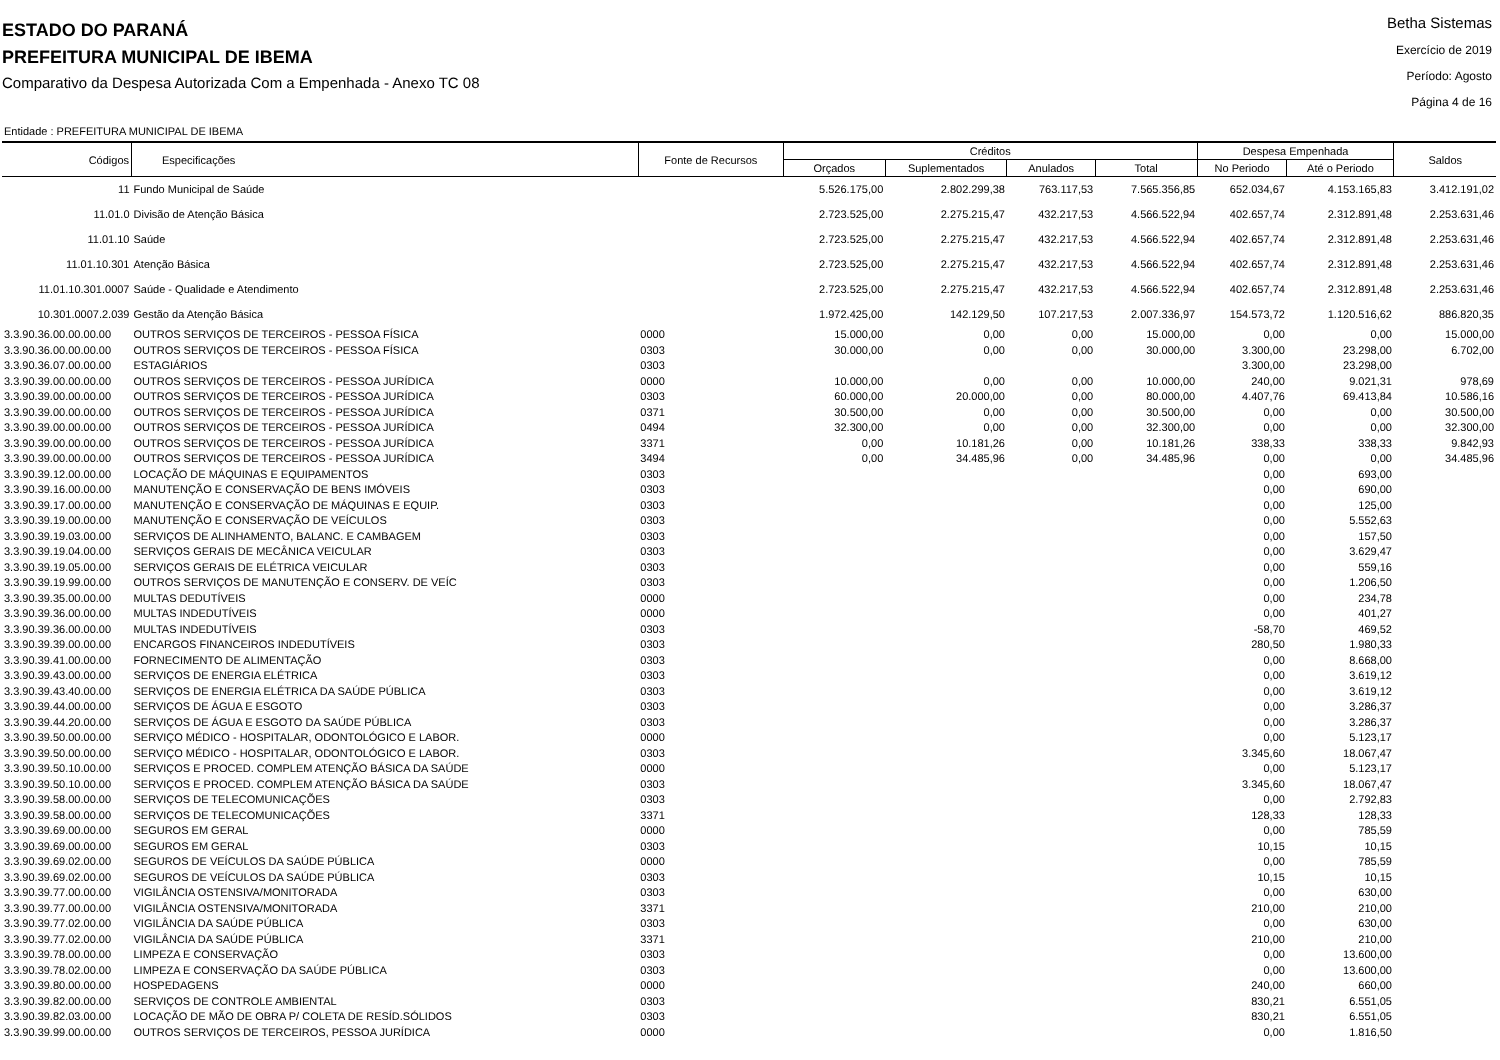ESTADO DO PARANÁ
PREFEITURA MUNICIPAL DE IBEMA
Comparativo da Despesa Autorizada Com a Empenhada - Anexo TC 08
Betha Sistemas
Exercício de 2019
Período: Agosto
Página 4 de 16
Entidade : PREFEITURA MUNICIPAL DE IBEMA
| Códigos | Especificações | Fonte de Recursos | Créditos | | | | Despesa Empenhada | | Saldos |
| --- | --- | --- | --- | --- | --- | --- | --- | --- | --- |
| | | | Orçados | Suplementados | Anulados | Total | No Periodo | Até o Periodo | |
| 11 | Fundo Municipal de Saúde | | 5.526.175,00 | 2.802.299,38 | 763.117,53 | 7.565.356,85 | 652.034,67 | 4.153.165,83 | 3.412.191,02 |
| 11.01.0 | Divisão de Atenção Básica | | 2.723.525,00 | 2.275.215,47 | 432.217,53 | 4.566.522,94 | 402.657,74 | 2.312.891,48 | 2.253.631,46 |
| 11.01.10 | Saúde | | 2.723.525,00 | 2.275.215,47 | 432.217,53 | 4.566.522,94 | 402.657,74 | 2.312.891,48 | 2.253.631,46 |
| 11.01.10.301 | Atenção Básica | | 2.723.525,00 | 2.275.215,47 | 432.217,53 | 4.566.522,94 | 402.657,74 | 2.312.891,48 | 2.253.631,46 |
| 11.01.10.301.0007 | Saúde - Qualidade e Atendimento | | 2.723.525,00 | 2.275.215,47 | 432.217,53 | 4.566.522,94 | 402.657,74 | 2.312.891,48 | 2.253.631,46 |
| 10.301.0007.2.039 | Gestão da Atenção Básica | | 1.972.425,00 | 142.129,50 | 107.217,53 | 2.007.336,97 | 154.573,72 | 1.120.516,62 | 886.820,35 |
| 3.3.90.36.00.00.00.00 | OUTROS SERVIÇOS DE TERCEIROS - PESSOA FÍSICA | 0000 | 15.000,00 | 0,00 | 0,00 | 15.000,00 | 0,00 | 0,00 | 15.000,00 |
| 3.3.90.36.00.00.00.00 | OUTROS SERVIÇOS DE TERCEIROS - PESSOA FÍSICA | 0303 | 30.000,00 | 0,00 | 0,00 | 30.000,00 | 3.300,00 | 23.298,00 | 6.702,00 |
| 3.3.90.36.07.00.00.00 | ESTAGIÁRIOS | 0303 | | | | | 3.300,00 | 23.298,00 | |
| 3.3.90.39.00.00.00.00 | OUTROS SERVIÇOS DE TERCEIROS - PESSOA JURÍDICA | 0000 | 10.000,00 | 0,00 | 0,00 | 10.000,00 | 240,00 | 9.021,31 | 978,69 |
| 3.3.90.39.00.00.00.00 | OUTROS SERVIÇOS DE TERCEIROS - PESSOA JURÍDICA | 0303 | 60.000,00 | 20.000,00 | 0,00 | 80.000,00 | 4.407,76 | 69.413,84 | 10.586,16 |
| 3.3.90.39.00.00.00.00 | OUTROS SERVIÇOS DE TERCEIROS - PESSOA JURÍDICA | 0371 | 30.500,00 | 0,00 | 0,00 | 30.500,00 | 0,00 | 0,00 | 30.500,00 |
| 3.3.90.39.00.00.00.00 | OUTROS SERVIÇOS DE TERCEIROS - PESSOA JURÍDICA | 0494 | 32.300,00 | 0,00 | 0,00 | 32.300,00 | 0,00 | 0,00 | 32.300,00 |
| 3.3.90.39.00.00.00.00 | OUTROS SERVIÇOS DE TERCEIROS - PESSOA JURÍDICA | 3371 | 0,00 | 10.181,26 | 0,00 | 10.181,26 | 338,33 | 338,33 | 9.842,93 |
| 3.3.90.39.00.00.00.00 | OUTROS SERVIÇOS DE TERCEIROS - PESSOA JURÍDICA | 3494 | 0,00 | 34.485,96 | 0,00 | 34.485,96 | 0,00 | 0,00 | 34.485,96 |
| 3.3.90.39.12.00.00.00 | LOCAÇÃO DE MÁQUINAS E EQUIPAMENTOS | 0303 | | | | | 0,00 | 693,00 | |
| 3.3.90.39.16.00.00.00 | MANUTENÇÃO E CONSERVAÇÃO DE BENS IMÓVEIS | 0303 | | | | | 0,00 | 690,00 | |
| 3.3.90.39.17.00.00.00 | MANUTENÇÃO E CONSERVAÇÃO DE MÁQUINAS E EQUIP. | 0303 | | | | | 0,00 | 125,00 | |
| 3.3.90.39.19.00.00.00 | MANUTENÇÃO E CONSERVAÇÃO DE VEÍCULOS | 0303 | | | | | 0,00 | 5.552,63 | |
| 3.3.90.39.19.03.00.00 | SERVIÇOS DE ALINHAMENTO, BALANC. E CAMBAGEM | 0303 | | | | | 0,00 | 157,50 | |
| 3.3.90.39.19.04.00.00 | SERVIÇOS GERAIS DE MECÂNICA VEICULAR | 0303 | | | | | 0,00 | 3.629,47 | |
| 3.3.90.39.19.05.00.00 | SERVIÇOS GERAIS DE ELÉTRICA VEICULAR | 0303 | | | | | 0,00 | 559,16 | |
| 3.3.90.39.19.99.00.00 | OUTROS SERVIÇOS DE MANUTENÇÃO E CONSERV. DE VEÍC | 0303 | | | | | 0,00 | 1.206,50 | |
| 3.3.90.39.35.00.00.00 | MULTAS DEDUTÍVEIS | 0000 | | | | | 0,00 | 234,78 | |
| 3.3.90.39.36.00.00.00 | MULTAS INDEDUTÍVEIS | 0000 | | | | | 0,00 | 401,27 | |
| 3.3.90.39.36.00.00.00 | MULTAS INDEDUTÍVEIS | 0303 | | | | | -58,70 | 469,52 | |
| 3.3.90.39.39.00.00.00 | ENCARGOS FINANCEIROS INDEDUTÍVEIS | 0303 | | | | | 280,50 | 1.980,33 | |
| 3.3.90.39.41.00.00.00 | FORNECIMENTO DE ALIMENTAÇÃO | 0303 | | | | | 0,00 | 8.668,00 | |
| 3.3.90.39.43.00.00.00 | SERVIÇOS DE ENERGIA ELÉTRICA | 0303 | | | | | 0,00 | 3.619,12 | |
| 3.3.90.39.43.40.00.00 | SERVIÇOS DE ENERGIA ELÉTRICA DA SAÚDE PÚBLICA | 0303 | | | | | 0,00 | 3.619,12 | |
| 3.3.90.39.44.00.00.00 | SERVIÇOS DE ÁGUA E ESGOTO | 0303 | | | | | 0,00 | 3.286,37 | |
| 3.3.90.39.44.20.00.00 | SERVIÇOS DE ÁGUA E ESGOTO DA SAÚDE PÚBLICA | 0303 | | | | | 0,00 | 3.286,37 | |
| 3.3.90.39.50.00.00.00 | SERVIÇO MÉDICO - HOSPITALAR, ODONTOLÓGICO E LABOR. | 0000 | | | | | 0,00 | 5.123,17 | |
| 3.3.90.39.50.00.00.00 | SERVIÇO MÉDICO - HOSPITALAR, ODONTOLÓGICO E LABOR. | 0303 | | | | | 3.345,60 | 18.067,47 | |
| 3.3.90.39.50.10.00.00 | SERVIÇOS E PROCED. COMPLEM ATENÇÃO BÁSICA DA SAÚDE | 0000 | | | | | 0,00 | 5.123,17 | |
| 3.3.90.39.50.10.00.00 | SERVIÇOS E PROCED. COMPLEM ATENÇÃO BÁSICA DA SAÚDE | 0303 | | | | | 3.345,60 | 18.067,47 | |
| 3.3.90.39.58.00.00.00 | SERVIÇOS DE TELECOMUNICAÇÕES | 0303 | | | | | 0,00 | 2.792,83 | |
| 3.3.90.39.58.00.00.00 | SERVIÇOS DE TELECOMUNICAÇÕES | 3371 | | | | | 128,33 | 128,33 | |
| 3.3.90.39.69.00.00.00 | SEGUROS EM GERAL | 0000 | | | | | 0,00 | 785,59 | |
| 3.3.90.39.69.00.00.00 | SEGUROS EM GERAL | 0303 | | | | | 10,15 | 10,15 | |
| 3.3.90.39.69.02.00.00 | SEGUROS DE VEÍCULOS DA SAÚDE PÚBLICA | 0000 | | | | | 0,00 | 785,59 | |
| 3.3.90.39.69.02.00.00 | SEGUROS DE VEÍCULOS DA SAÚDE PÚBLICA | 0303 | | | | | 10,15 | 10,15 | |
| 3.3.90.39.77.00.00.00 | VIGILÂNCIA OSTENSIVA/MONITORADA | 0303 | | | | | 0,00 | 630,00 | |
| 3.3.90.39.77.00.00.00 | VIGILÂNCIA OSTENSIVA/MONITORADA | 3371 | | | | | 210,00 | 210,00 | |
| 3.3.90.39.77.02.00.00 | VIGILÂNCIA DA SAÚDE PÚBLICA | 0303 | | | | | 0,00 | 630,00 | |
| 3.3.90.39.77.02.00.00 | VIGILÂNCIA DA SAÚDE PÚBLICA | 3371 | | | | | 210,00 | 210,00 | |
| 3.3.90.39.78.00.00.00 | LIMPEZA E CONSERVAÇÃO | 0303 | | | | | 0,00 | 13.600,00 | |
| 3.3.90.39.78.02.00.00 | LIMPEZA E CONSERVAÇÃO DA SAÚDE PÚBLICA | 0303 | | | | | 0,00 | 13.600,00 | |
| 3.3.90.39.80.00.00.00 | HOSPEDAGENS | 0000 | | | | | 240,00 | 660,00 | |
| 3.3.90.39.82.00.00.00 | SERVIÇOS DE CONTROLE AMBIENTAL | 0303 | | | | | 830,21 | 6.551,05 | |
| 3.3.90.39.82.03.00.00 | LOCAÇÃO DE MÃO DE OBRA P/ COLETA DE RESÍD.SÓLIDOS | 0303 | | | | | 830,21 | 6.551,05 | |
| 3.3.90.39.99.00.00.00 | OUTROS SERVIÇOS DE TERCEIROS, PESSOA JURÍDICA | 0000 | | | | | 0,00 | 1.816,50 | |